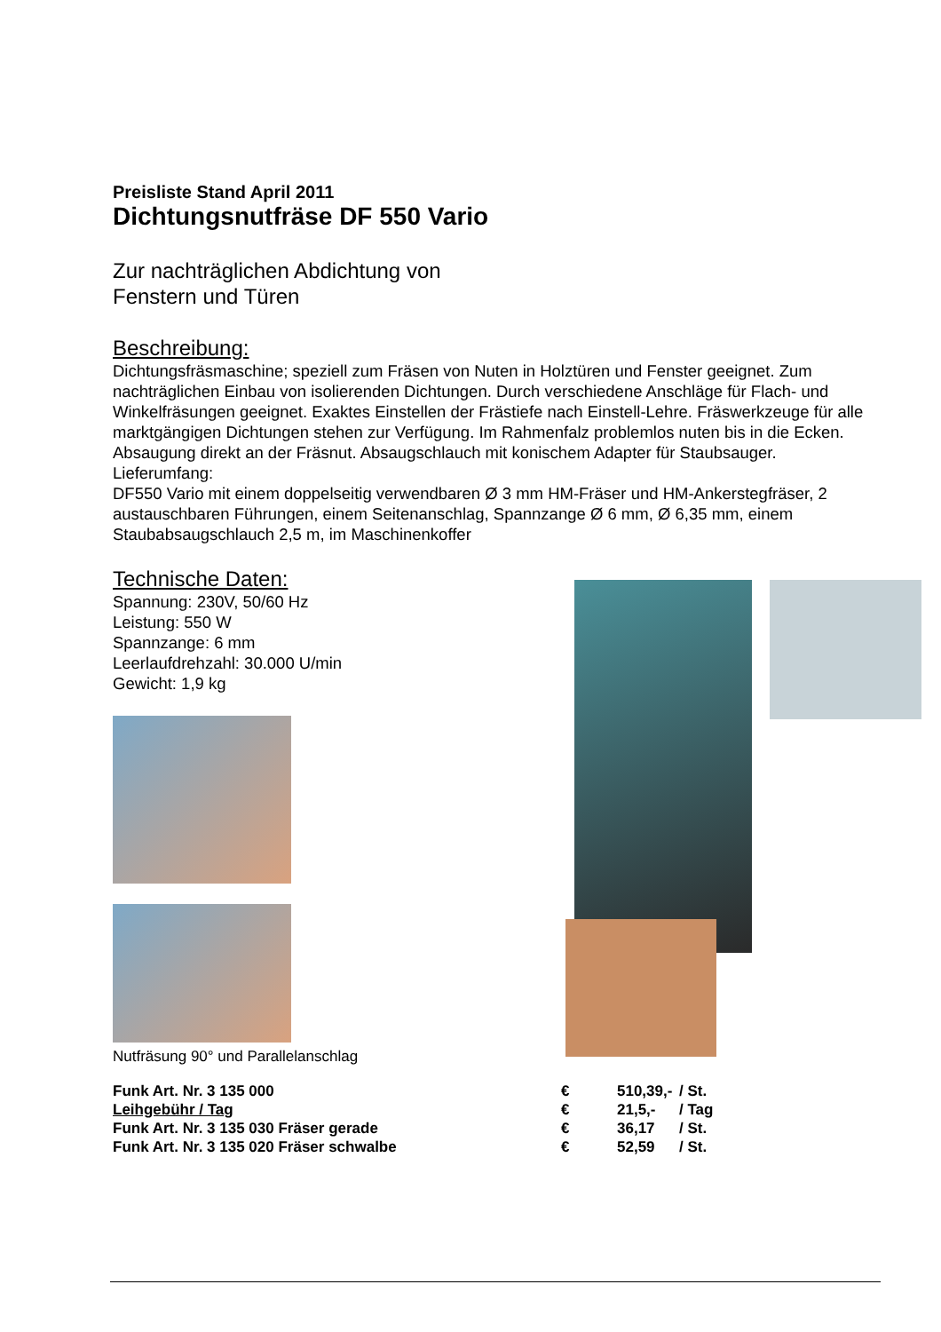Preisliste Stand April 2011
Dichtungsnutfräse DF 550 Vario
Zur nachträglichen Abdichtung von
Fenstern und Türen
Beschreibung:
Dichtungsfräsmaschine; speziell zum Fräsen von Nuten in Holztüren und Fenster geeignet. Zum nachträglichen Einbau von isolierenden Dichtungen. Durch verschiedene Anschläge für Flach- und Winkelfräsungen geeignet. Exaktes Einstellen der Frästiefe nach Einstell-Lehre. Fräswerkzeuge für alle marktgängigen Dichtungen stehen zur Verfügung. Im Rahmenfalz problemlos nuten bis in die Ecken. Absaugung direkt an der Fräsnut. Absaugschlauch mit konischem Adapter für Staubsauger.
Lieferumfang:
DF550 Vario mit einem doppelseitig verwendbaren Ø 3 mm HM-Fräser und HM-Ankerstegfräser, 2 austauschbaren Führungen, einem Seitenanschlag, Spannzange Ø 6 mm, Ø 6,35 mm, einem Staubabsaugschlauch 2,5 m, im Maschinenkoffer
Technische Daten:
Spannung: 230V, 50/60 Hz
Leistung: 550 W
Spannzange: 6 mm
Leerlaufdrehzahl: 30.000 U/min
Gewicht: 1,9 kg
Nutfräsung 90° und Parallelanschlag
| Funk Art. Nr. 3 135 000 | € | 510,39,- | / St. |
| Leihgebühr / Tag | € | 21,5,- | / Tag |
| Funk Art. Nr. 3 135 030 Fräser gerade | € | 36,17 | / St. |
| Funk Art. Nr. 3 135 020 Fräser schwalbe | € | 52,59 | / St. |